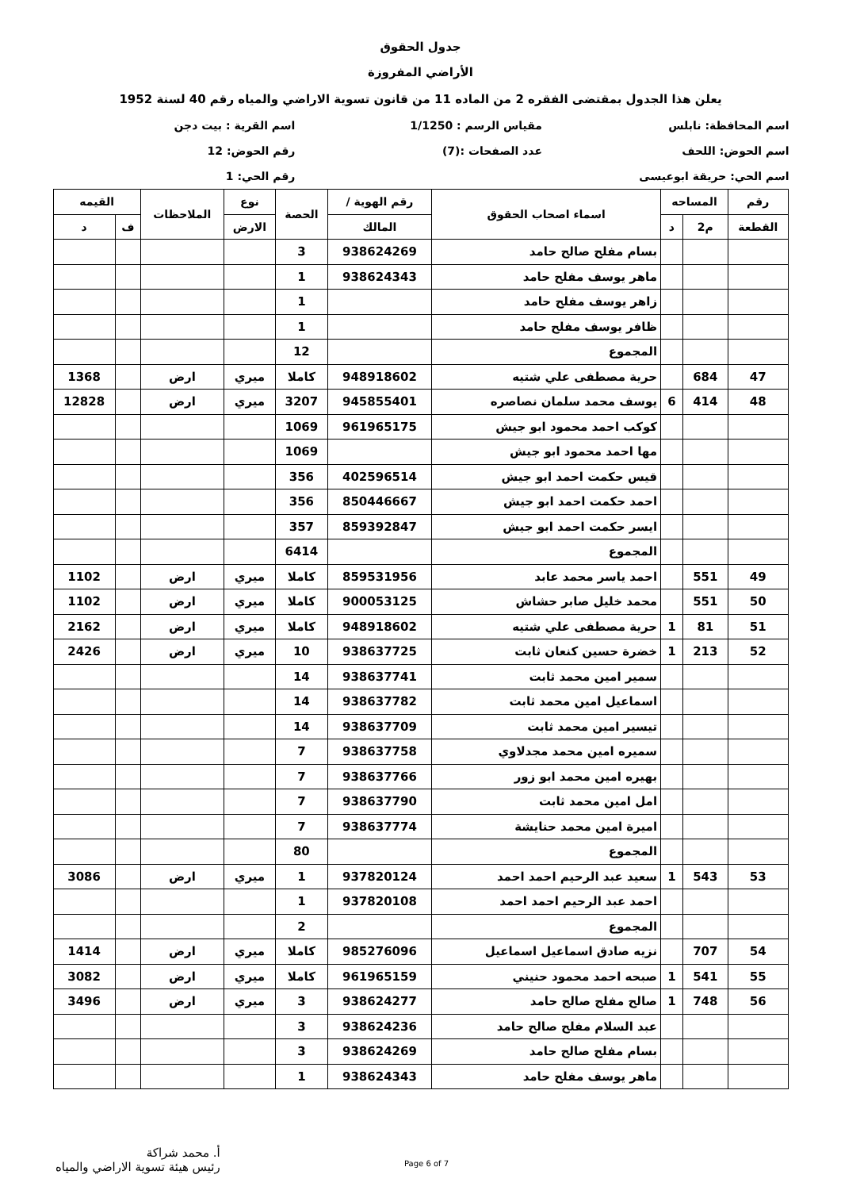جدول الحقوق
الأراضي المفروزة
يعلن هذا الجدول بمقتضى الفقره 2 من الماده 11 من قانون تسوية الاراضي والمياه رقم 40 لسنة 1952
اسم المحافظة: نابلس مقياس الرسم : 1/1250 اسم القرية : بيت دجن
اسم الحوض: اللحف عدد الصفحات :(7) رقم الحوض: 12
اسم الحي: حريقة ابوعيسى رقم الحي: 1
| رقم | المساحه | | اسماء اصحاب الحقوق | رقم الهوية / | الحصة | نوع | الملاحظات | القيمه | |
| --- | --- | --- | --- | --- | --- | --- | --- | --- | --- |
| القطعة | م2 | د | | المالك | | الارض | | ف | د |
| | | | بسام مفلح صالح حامد | 938624269 | 3 | | | | |
| | | | ماهر يوسف مفلح حامد | 938624343 | 1 | | | | |
| | | | زاهر يوسف مفلح حامد | | 1 | | | | |
| | | | ظافر يوسف مفلح حامد | | 1 | | | | |
| | | | المجموع | | 12 | | | | |
| 47 | 684 | | حرية مصطفى علي شتيه | 948918602 | كاملا | ميري | ارض | | 1368 |
| 48 | 414 | 6 | يوسف محمد سلمان نصاصره | 945855401 | 3207 | ميري | ارض | | 12828 |
| | | | كوكب احمد محمود ابو جيش | 961965175 | 1069 | | | | |
| | | | مها احمد محمود ابو جيش | | 1069 | | | | |
| | | | قيس حكمت احمد ابو جيش | 402596514 | 356 | | | | |
| | | | احمد حكمت احمد ابو جيش | 850446667 | 356 | | | | |
| | | | ايسر حكمت احمد ابو جيش | 859392847 | 357 | | | | |
| | | | المجموع | | 6414 | | | | |
| 49 | 551 | | احمد ياسر محمد عابد | 859531956 | كاملا | ميري | ارض | | 1102 |
| 50 | 551 | | محمد خليل صابر حشاش | 900053125 | كاملا | ميري | ارض | | 1102 |
| 51 | 81 | 1 | حرية مصطفى علي شتيه | 948918602 | كاملا | ميري | ارض | | 2162 |
| 52 | 213 | 1 | خضرة حسين كنعان ثابت | 938637725 | 10 | ميري | ارض | | 2426 |
| | | | سمير امين محمد ثابت | 938637741 | 14 | | | | |
| | | | اسماعيل امين محمد ثابت | 938637782 | 14 | | | | |
| | | | تيسير امين محمد ثابت | 938637709 | 14 | | | | |
| | | | سميره امين محمد مجدلاوي | 938637758 | 7 | | | | |
| | | | بهيره امين محمد ابو زور | 938637766 | 7 | | | | |
| | | | امل امين محمد ثابت | 938637790 | 7 | | | | |
| | | | اميرة امين محمد حنايشة | 938637774 | 7 | | | | |
| | | | المجموع | | 80 | | | | |
| 53 | 543 | 1 | سعيد عبد الرحيم احمد احمد | 937820124 | 1 | ميري | ارض | | 3086 |
| | | | احمد عبد الرحيم احمد احمد | 937820108 | 1 | | | | |
| | | | المجموع | | 2 | | | | |
| 54 | 707 | | نزيه صادق اسماعيل اسماعيل | 985276096 | كاملا | ميري | ارض | | 1414 |
| 55 | 541 | 1 | صبحه احمد محمود حنيني | 961965159 | كاملا | ميري | ارض | | 3082 |
| 56 | 748 | 1 | صالح مفلح صالح حامد | 938624277 | 3 | ميري | ارض | | 3496 |
| | | | عبد السلام مفلح صالح حامد | 938624236 | 3 | | | | |
| | | | بسام مفلح صالح حامد | 938624269 | 3 | | | | |
| | | | ماهر يوسف مفلح حامد | 938624343 | 1 | | | | |
أ. محمد شراكة
رئيس هيئة تسوية الاراضي والمياه
Page 6 of 7